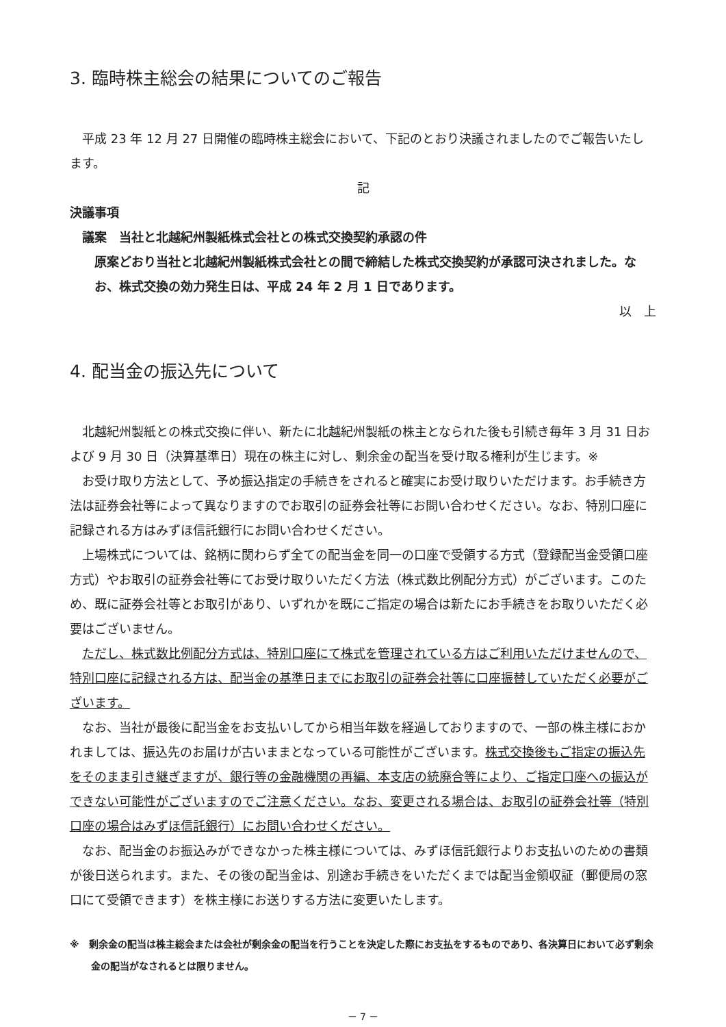3. 臨時株主総会の結果についてのご報告
平成 23 年 12 月 27 日開催の臨時株主総会において、下記のとおり決議されましたのでご報告いたします。
記
決議事項
議案　当社と北越紀州製紙株式会社との株式交換契約承認の件
原案どおり当社と北越紀州製紙株式会社との間で締結した株式交換契約が承認可決されました。なお、株式交換の効力発生日は、平成 24 年 2 月 1 日であります。
以　上
4. 配当金の振込先について
北越紀州製紙との株式交換に伴い、新たに北越紀州製紙の株主となられた後も引続き毎年 3 月 31 日および 9 月 30 日（決算基準日）現在の株主に対し、剰余金の配当を受け取る権利が生じます。※
お受け取り方法として、予め振込指定の手続きをされると確実にお受け取りいただけます。お手続き方法は証券会社等によって異なりますのでお取引の証券会社等にお問い合わせください。なお、特別口座に記録される方はみずほ信託銀行にお問い合わせください。
上場株式については、銘柄に関わらず全ての配当金を同一の口座で受領する方式（登録配当金受領口座方式）やお取引の証券会社等にてお受け取りいただく方法（株式数比例配分方式）がございます。このため、既に証券会社等とお取引があり、いずれかを既にご指定の場合は新たにお手続きをお取りいただく必要はございません。
ただし、株式数比例配分方式は、特別口座にて株式を管理されている方はご利用いただけませんので、特別口座に記録される方は、配当金の基準日までにお取引の証券会社等に口座振替していただく必要がございます。
なお、当社が最後に配当金をお支払いしてから相当年数を経過しておりますので、一部の株主様におかれましては、振込先のお届けが古いままとなっている可能性がございます。株式交換後もご指定の振込先をそのまま引き継ぎますが、銀行等の金融機関の再編、本支店の統廃合等により、ご指定口座への振込ができない可能性がございますのでご注意ください。なお、変更される場合は、お取引の証券会社等（特別口座の場合はみずほ信託銀行）にお問い合わせください。
なお、配当金のお振込みができなかった株主様については、みずほ信託銀行よりお支払いのための書類が後日送られます。また、その後の配当金は、別途お手続きをいただくまでは配当金領収証（郵便局の窓口にて受領できます）を株主様にお送りする方法に変更いたします。
※　剰余金の配当は株主総会または会社が剰余金の配当を行うことを決定した際にお支払をするものであり、各決算日において必ず剰余金の配当がなされるとは限りません。
－ 7 －